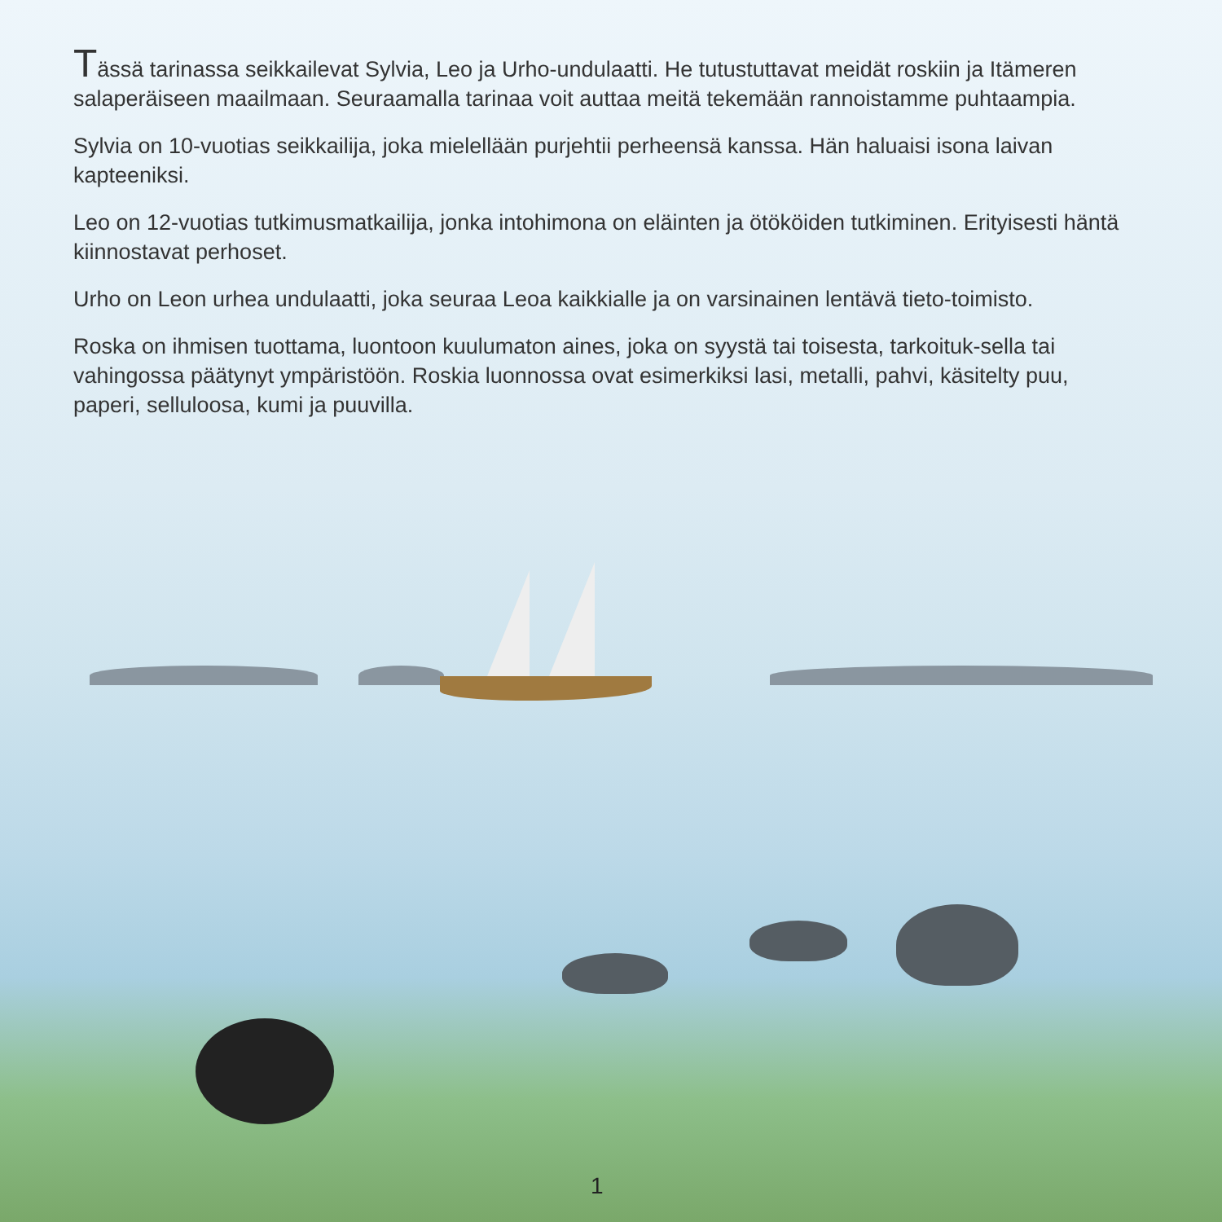Tässä tarinassa seikkailevat Sylvia, Leo ja Urho-undulaatti. He tutustuttavat meidät roskiin ja Itämeren salaperäiseen maailmaan. Seuraamalla tarinaa voit auttaa meitä tekemään rannoistamme puhtaampia.
Sylvia on 10-vuotias seikkailija, joka mielellään purjehtii perheensä kanssa. Hän haluaisi isona laivan kapteeniksi.
Leo on 12-vuotias tutkimusmatkailija, jonka intohimona on eläinten ja ötököiden tutkiminen. Erityisesti häntä kiinnostavat perhoset.
Urho on Leon urhea undulaatti, joka seuraa Leoa kaikkialle ja on varsinainen lentävä tieto-toimisto.
Roska on ihmisen tuottama, luontoon kuulumaton aines, joka on syystä tai toisesta, tarkoituk-sella tai vahingossa päätynyt ympäristöön. Roskia luonnossa ovat esimerkiksi lasi, metalli, pahvi, käsitelty puu, paperi, selluloosa, kumi ja puuvilla.
1